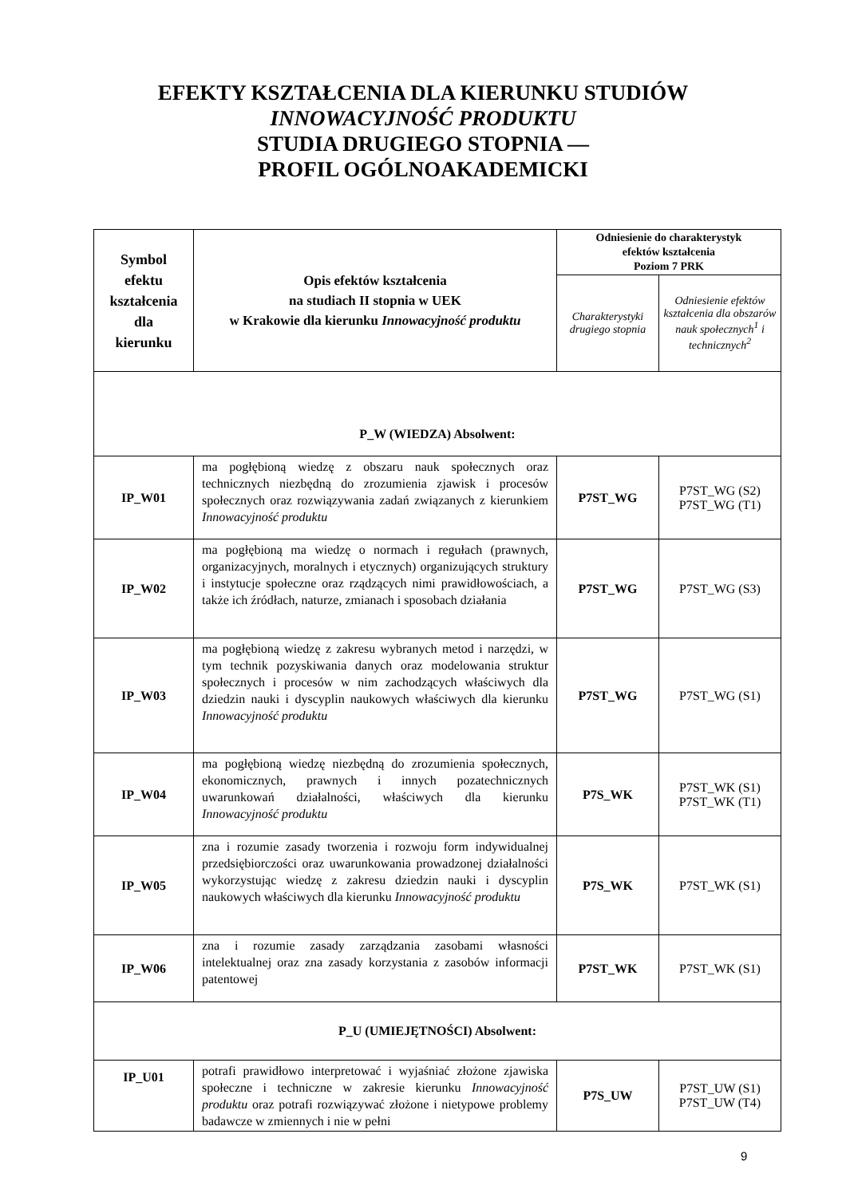EFEKTY KSZTAŁCENIA DLA KIERUNKU STUDIÓW
INNOWACYJNOŚĆ PRODUKTU
STUDIA DRUGIEGO STOPNIA —
PROFIL OGÓLNOAKADEMICKI
| Symbol efektu kształcenia dla kierunku | Opis efektów kształcenia na studiach II stopnia w UEK w Krakowie dla kierunku Innowacyjność produktu | Odniesienie do charakterystyk efektów kształcenia Poziom 7 PRK | |
| --- | --- | --- | --- |
| | | Charakterystyki drugiego stopnia | Odniesienie efektów kształcenia dla obszarów nauk społecznych<sup>1</sup> i technicznych<sup>2</sup> |
| P_W (WIEDZA) Absolwent: | | | |
| IP_W01 | ma pogłębioną wiedzę z obszaru nauk społecznych oraz technicznych niezbędną do zrozumienia zjawisk i procesów społecznych oraz rozwiązywania zadań związanych z kierunkiem Innowacyjność produktu | P7ST_WG | P7ST_WG (S2) P7ST_WG (T1) |
| IP_W02 | ma pogłębioną ma wiedzę o normach i regułach (prawnych, organizacyjnych, moralnych i etycznych) organizujących struktury i instytucje społeczne oraz rządzących nimi prawidłowościach, a także ich źródłach, naturze, zmianach i sposobach działania | P7ST_WG | P7ST_WG (S3) |
| IP_W03 | ma pogłębioną wiedzę z zakresu wybranych metod i narzędzi, w tym technik pozyskiwania danych oraz modelowania struktur społecznych i procesów w nim zachodzących właściwych dla dziedzin nauki i dyscyplin naukowych właściwych dla kierunku Innowacyjność produktu | P7ST_WG | P7ST_WG (S1) |
| IP_W04 | ma pogłębioną wiedzę niezbędną do zrozumienia społecznych, ekonomicznych, prawnych i innych pozatechnicznych uwarunkowań działalności, właściwych dla kierunku Innowacyjność produktu | P7S_WK | P7ST_WK (S1) P7ST_WK (T1) |
| IP_W05 | zna i rozumie zasady tworzenia i rozwoju form indywidualnej przedsiębiorczości oraz uwarunkowania prowadzonej działalności wykorzystując wiedzę z zakresu dziedzin nauki i dyscyplin naukowych właściwych dla kierunku Innowacyjność produktu | P7S_WK | P7ST_WK (S1) |
| IP_W06 | zna i rozumie zasady zarządzania zasobami własności intelektualnej oraz zna zasady korzystania z zasobów informacji patentowej | P7ST_WK | P7ST_WK (S1) |
| P_U (UMIEJĘTNOŚCI) Absolwent: | | | |
| IP_U01 | potrafi prawidłowo interpretować i wyjaśniać złożone zjawiska społeczne i techniczne w zakresie kierunku Innowacyjność produktu oraz potrafi rozwiązywać złożone i nietypowe problemy badawcze w zmiennych i nie w pełni | P7S_UW | P7ST_UW (S1) P7ST_UW (T4) |
9